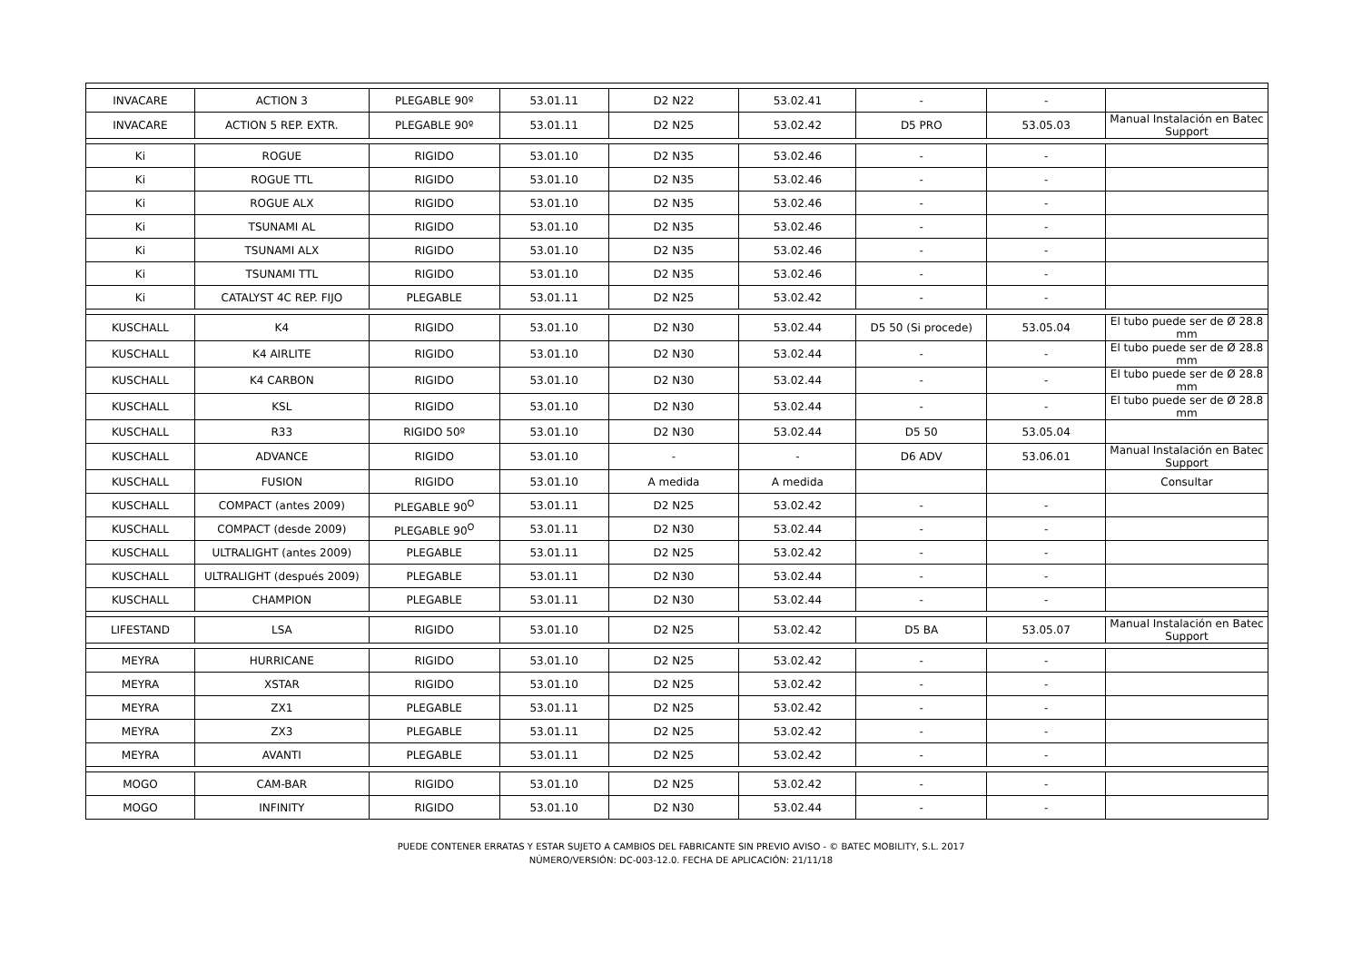| INVACARE | ACTION 3 | PLEGABLE 90º | 53.01.11 | D2 N22 | 53.02.41 | - | - | |
| INVACARE | ACTION 5 REP. EXTR. | PLEGABLE 90º | 53.01.11 | D2 N25 | 53.02.42 | D5 PRO | 53.05.03 | Manual Instalación en Batec Support |
| Ki | ROGUE | RIGIDO | 53.01.10 | D2 N35 | 53.02.46 | - | - | |
| Ki | ROGUE TTL | RIGIDO | 53.01.10 | D2 N35 | 53.02.46 | - | - | |
| Ki | ROGUE ALX | RIGIDO | 53.01.10 | D2 N35 | 53.02.46 | - | - | |
| Ki | TSUNAMI AL | RIGIDO | 53.01.10 | D2 N35 | 53.02.46 | - | - | |
| Ki | TSUNAMI ALX | RIGIDO | 53.01.10 | D2 N35 | 53.02.46 | - | - | |
| Ki | TSUNAMI TTL | RIGIDO | 53.01.10 | D2 N35 | 53.02.46 | - | - | |
| Ki | CATALYST 4C REP. FIJO | PLEGABLE | 53.01.11 | D2 N25 | 53.02.42 | - | - | |
| KUSCHALL | K4 | RIGIDO | 53.01.10 | D2 N30 | 53.02.44 | D5 50 (Si procede) | 53.05.04 | El tubo puede ser de Ø 28.8 mm |
| KUSCHALL | K4 AIRLITE | RIGIDO | 53.01.10 | D2 N30 | 53.02.44 | - | - | El tubo puede ser de Ø 28.8 mm |
| KUSCHALL | K4 CARBON | RIGIDO | 53.01.10 | D2 N30 | 53.02.44 | - | - | El tubo puede ser de Ø 28.8 mm |
| KUSCHALL | KSL | RIGIDO | 53.01.10 | D2 N30 | 53.02.44 | - | - | El tubo puede ser de Ø 28.8 mm |
| KUSCHALL | R33 | RIGIDO 50º | 53.01.10 | D2 N30 | 53.02.44 | D5 50 | 53.05.04 | |
| KUSCHALL | ADVANCE | RIGIDO | 53.01.10 | - | - | D6 ADV | 53.06.01 | Manual Instalación en Batec Support |
| KUSCHALL | FUSION | RIGIDO | 53.01.10 | A medida | A medida | | | Consultar |
| KUSCHALL | COMPACT (antes 2009) | PLEGABLE 90<sup>O</sup> | 53.01.11 | D2 N25 | 53.02.42 | - | - | |
| KUSCHALL | COMPACT (desde 2009) | PLEGABLE 90<sup>O</sup> | 53.01.11 | D2 N30 | 53.02.44 | - | - | |
| KUSCHALL | ULTRALIGHT (antes 2009) | PLEGABLE | 53.01.11 | D2 N25 | 53.02.42 | - | - | |
| KUSCHALL | ULTRALIGHT (después 2009) | PLEGABLE | 53.01.11 | D2 N30 | 53.02.44 | - | - | |
| KUSCHALL | CHAMPION | PLEGABLE | 53.01.11 | D2 N30 | 53.02.44 | - | - | |
| LIFESTAND | LSA | RIGIDO | 53.01.10 | D2 N25 | 53.02.42 | D5 BA | 53.05.07 | Manual Instalación en Batec Support |
| MEYRA | HURRICANE | RIGIDO | 53.01.10 | D2 N25 | 53.02.42 | - | - | |
| MEYRA | XSTAR | RIGIDO | 53.01.10 | D2 N25 | 53.02.42 | - | - | |
| MEYRA | ZX1 | PLEGABLE | 53.01.11 | D2 N25 | 53.02.42 | - | - | |
| MEYRA | ZX3 | PLEGABLE | 53.01.11 | D2 N25 | 53.02.42 | - | - | |
| MEYRA | AVANTI | PLEGABLE | 53.01.11 | D2 N25 | 53.02.42 | - | - | |
| MOGO | CAM-BAR | RIGIDO | 53.01.10 | D2 N25 | 53.02.42 | - | - | |
| MOGO | INFINITY | RIGIDO | 53.01.10 | D2 N30 | 53.02.44 | - | - | |
PUEDE CONTENER ERRATAS Y ESTAR SUJETO A CAMBIOS DEL FABRICANTE SIN PREVIO AVISO - © BATEC MOBILITY, S.L. 2017
NÚMERO/VERSIÓN: DC-003-12.0. FECHA DE APLICACIÓN: 21/11/18